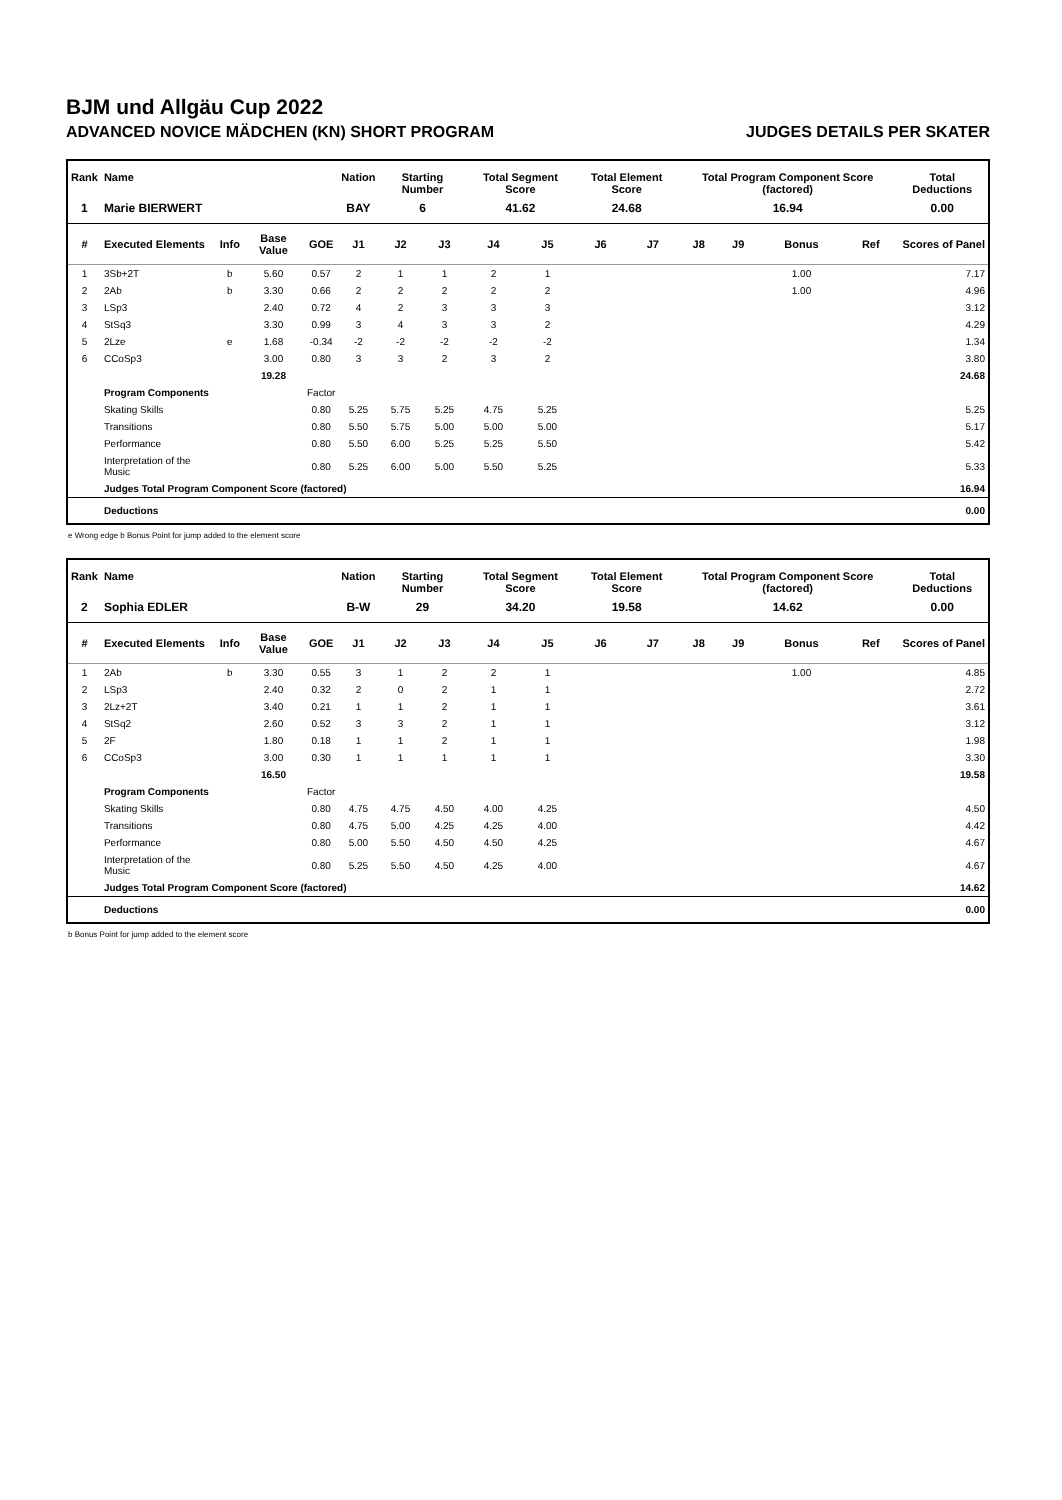BJM und Allgäu Cup 2022
ADVANCED NOVICE MÄDCHEN (KN) SHORT PROGRAM JUDGES DETAILS PER SKATER
| Rank | Name | | | | Nation | Starting Number | | Total Segment Score | | Total Element Score | | Total Program Component Score (factored) | | | | Total Deductions |
| --- | --- | --- | --- | --- | --- | --- | --- | --- | --- | --- | --- | --- | --- | --- | --- | --- |
| 1 | Marie BIERWERT | | | | BAY | 6 | | 41.62 | | 24.68 | | 16.94 | | | | 0.00 |
| # | Executed Elements | Info | Base Value | GOE | J1 | J2 | J3 | J4 | J5 | J6 | J7 | J8 | J9 | Bonus | Ref | Scores of Panel |
| 1 | 3Sb+2T | b | 5.60 | 0.57 | 2 | 1 | 1 | 2 | 1 | | | | | 1.00 | | 7.17 |
| 2 | 2Ab | b | 3.30 | 0.66 | 2 | 2 | 2 | 2 | 2 | | | | | 1.00 | | 4.96 |
| 3 | LSp3 | | 2.40 | 0.72 | 4 | 2 | 3 | 3 | 3 | | | | | | | 3.12 |
| 4 | StSq3 | | 3.30 | 0.99 | 3 | 4 | 3 | 3 | 2 | | | | | | | 4.29 |
| 5 | 2Lze | e | 1.68 | -0.34 | -2 | -2 | -2 | -2 | -2 | | | | | | | 1.34 |
| 6 | CCoSp3 | | 3.00 | 0.80 | 3 | 3 | 2 | 3 | 2 | | | | | | | 3.80 |
| | | | 19.28 | | | | | | | | | | | | | 24.68 |
| | Program Components | | | Factor | | | | | | | | | | | | |
| | Skating Skills | | | 0.80 | 5.25 | 5.75 | 5.25 | 4.75 | 5.25 | | | | | | | 5.25 |
| | Transitions | | | 0.80 | 5.50 | 5.75 | 5.00 | 5.00 | 5.00 | | | | | | | 5.17 |
| | Performance | | | 0.80 | 5.50 | 6.00 | 5.25 | 5.25 | 5.50 | | | | | | | 5.42 |
| | Interpretation of the Music | | | 0.80 | 5.25 | 6.00 | 5.00 | 5.50 | 5.25 | | | | | | | 5.33 |
| | Judges Total Program Component Score (factored) | | | | | | | | | | | | | | | 16.94 |
| | Deductions | | | | | | | | | | | | | | | 0.00 |
e Wrong edge b Bonus Point for jump added to the element score
| Rank | Name | | | | Nation | Starting Number | | Total Segment Score | | Total Element Score | | Total Program Component Score (factored) | | | | Total Deductions |
| --- | --- | --- | --- | --- | --- | --- | --- | --- | --- | --- | --- | --- | --- | --- | --- | --- |
| 2 | Sophia EDLER | | | | B-W | 29 | | 34.20 | | 19.58 | | 14.62 | | | | 0.00 |
| # | Executed Elements | Info | Base Value | GOE | J1 | J2 | J3 | J4 | J5 | J6 | J7 | J8 | J9 | Bonus | Ref | Scores of Panel |
| 1 | 2Ab | b | 3.30 | 0.55 | 3 | 1 | 2 | 2 | 1 | | | | | 1.00 | | 4.85 |
| 2 | LSp3 | | 2.40 | 0.32 | 2 | 0 | 2 | 1 | 1 | | | | | | | 2.72 |
| 3 | 2Lz+2T | | 3.40 | 0.21 | 1 | 1 | 2 | 1 | 1 | | | | | | | 3.61 |
| 4 | StSq2 | | 2.60 | 0.52 | 3 | 3 | 2 | 1 | 1 | | | | | | | 3.12 |
| 5 | 2F | | 1.80 | 0.18 | 1 | 1 | 2 | 1 | 1 | | | | | | | 1.98 |
| 6 | CCoSp3 | | 3.00 | 0.30 | 1 | 1 | 1 | 1 | 1 | | | | | | | 3.30 |
| | | | 16.50 | | | | | | | | | | | | | 19.58 |
| | Program Components | | | Factor | | | | | | | | | | | | |
| | Skating Skills | | | 0.80 | 4.75 | 4.75 | 4.50 | 4.00 | 4.25 | | | | | | | 4.50 |
| | Transitions | | | 0.80 | 4.75 | 5.00 | 4.25 | 4.25 | 4.00 | | | | | | | 4.42 |
| | Performance | | | 0.80 | 5.00 | 5.50 | 4.50 | 4.50 | 4.25 | | | | | | | 4.67 |
| | Interpretation of the Music | | | 0.80 | 5.25 | 5.50 | 4.50 | 4.25 | 4.00 | | | | | | | 4.67 |
| | Judges Total Program Component Score (factored) | | | | | | | | | | | | | | | 14.62 |
| | Deductions | | | | | | | | | | | | | | | 0.00 |
b Bonus Point for jump added to the element score